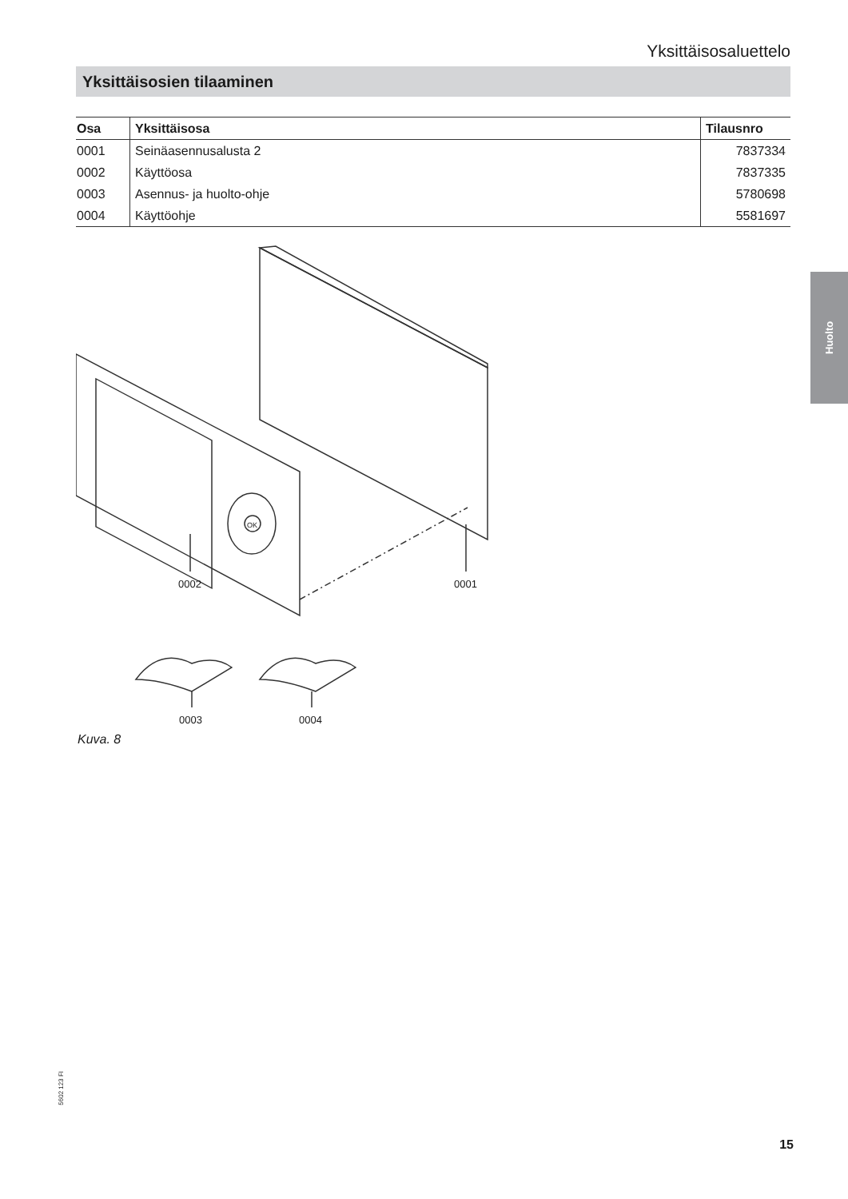Yksittäisosaluettelo
Yksittäisosien tilaaminen
| Osa | Yksittäisosa | Tilausnro |
| --- | --- | --- |
| 0001 | Seinäasennusalusta 2 | 7837334 |
| 0002 | Käyttöosa | 7837335 |
| 0003 | Asennus- ja huolto-ohje | 5780698 |
| 0004 | Käyttöohje | 5581697 |
Huolto
0002
0001
0003
0004
OK
Kuva. 8
5602 123 FI
15